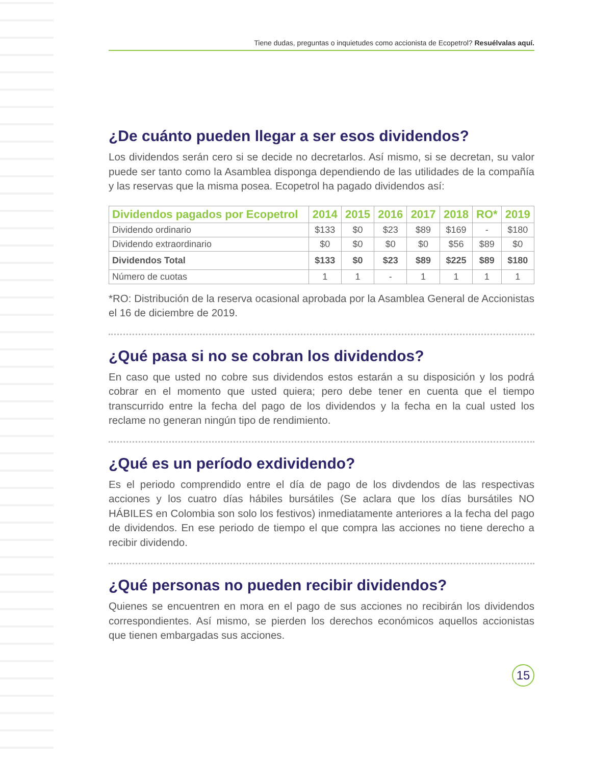Tiene dudas, preguntas o inquietudes como accionista de Ecopetrol? Resuélvalas aquí.
¿De cuánto pueden llegar a ser esos dividendos?
Los dividendos serán cero si se decide no decretarlos. Así mismo, si se decretan, su valor puede ser tanto como la Asamblea disponga dependiendo de las utilidades de la compañía y las reservas que la misma posea. Ecopetrol ha pagado dividendos así:
| Dividendos pagados por Ecopetrol | 2014 | 2015 | 2016 | 2017 | 2018 | RO* | 2019 |
| --- | --- | --- | --- | --- | --- | --- | --- |
| Dividendo ordinario | $133 | $0 | $23 | $89 | $169 | - | $180 |
| Dividendo extraordinario | $0 | $0 | $0 | $0 | $56 | $89 | $0 |
| Dividendos Total | $133 | $0 | $23 | $89 | $225 | $89 | $180 |
| Número de cuotas | 1 | 1 | - | 1 | 1 | 1 | 1 |
*RO: Distribución de la reserva ocasional aprobada por la Asamblea General de Accionistas el 16 de diciembre de 2019.
¿Qué pasa si no se cobran los dividendos?
En caso que usted no cobre sus dividendos estos estarán a su disposición y los podrá cobrar en el momento que usted quiera; pero debe tener en cuenta que el tiempo transcurrido entre la fecha del pago de los dividendos y la fecha en la cual usted los reclame no generan ningún tipo de rendimiento.
¿Qué es un período exdividendo?
Es el periodo comprendido entre el día de pago de los divdendos de las respectivas acciones y los cuatro días hábiles bursátiles (Se aclara que los días bursátiles NO HÁBILES en Colombia son solo los festivos) inmediatamente anteriores a la fecha del pago de dividendos. En ese periodo de tiempo el que compra las acciones no tiene derecho a recibir dividendo.
¿Qué personas no pueden recibir dividendos?
Quienes se encuentren en mora en el pago de sus acciones no recibirán los dividendos correspondientes. Así mismo, se pierden los derechos económicos aquellos accionistas que tienen embargadas sus acciones.
15